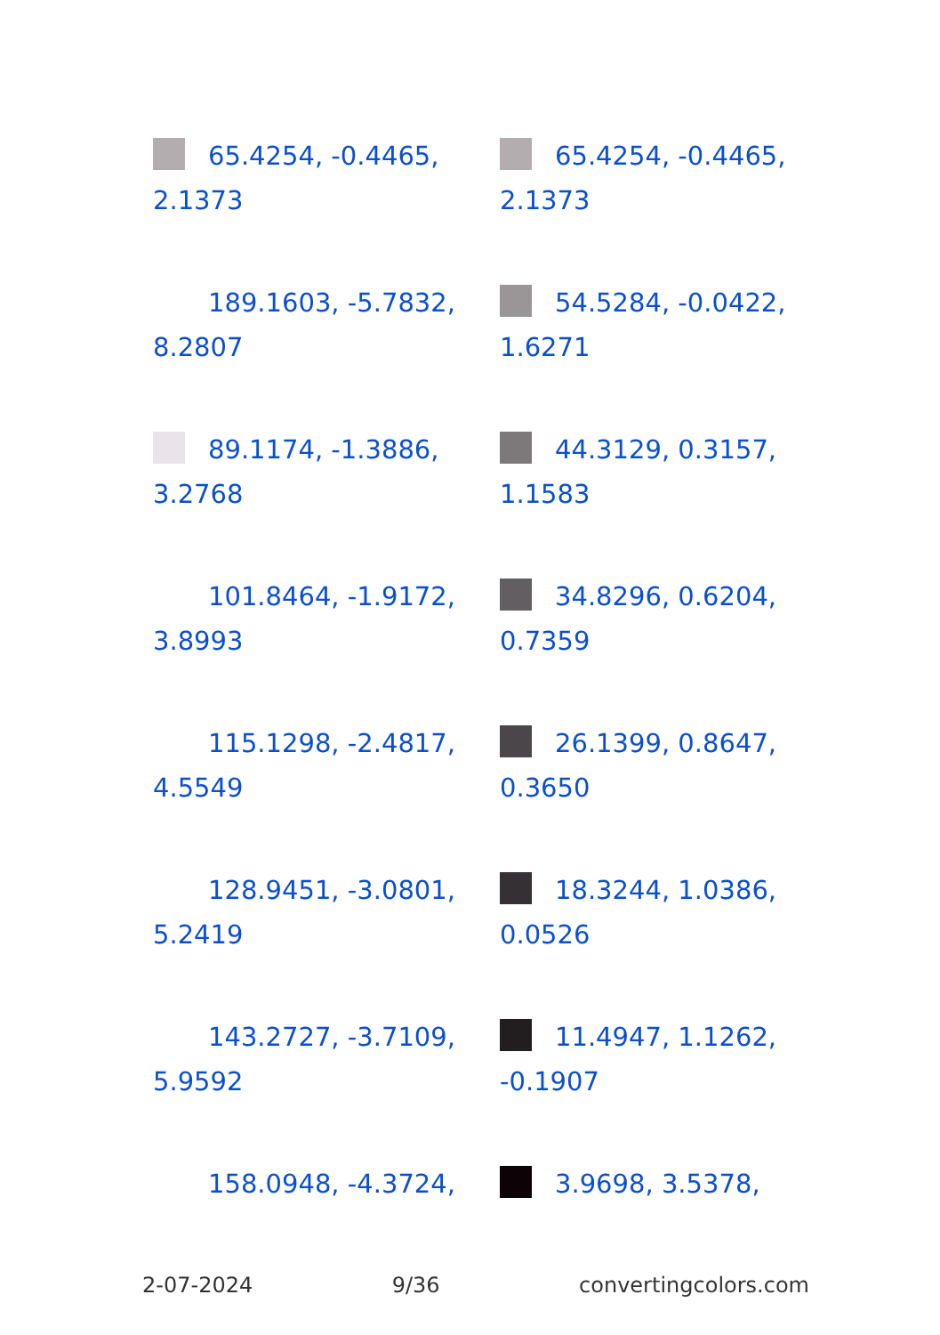65.4254, -0.4465, 2.1373
65.4254, -0.4465, 2.1373
189.1603, -5.7832, 8.2807
54.5284, -0.0422, 1.6271
89.1174, -1.3886, 3.2768
44.3129, 0.3157, 1.1583
101.8464, -1.9172, 3.8993
34.8296, 0.6204, 0.7359
115.1298, -2.4817, 4.5549
26.1399, 0.8647, 0.3650
128.9451, -3.0801, 5.2419
18.3244, 1.0386, 0.0526
143.2727, -3.7109, 5.9592
11.4947, 1.1262, -0.1907
158.0948, -4.3724,
3.9698, 3.5378,
2-07-2024 9/36 convertingcolors.com